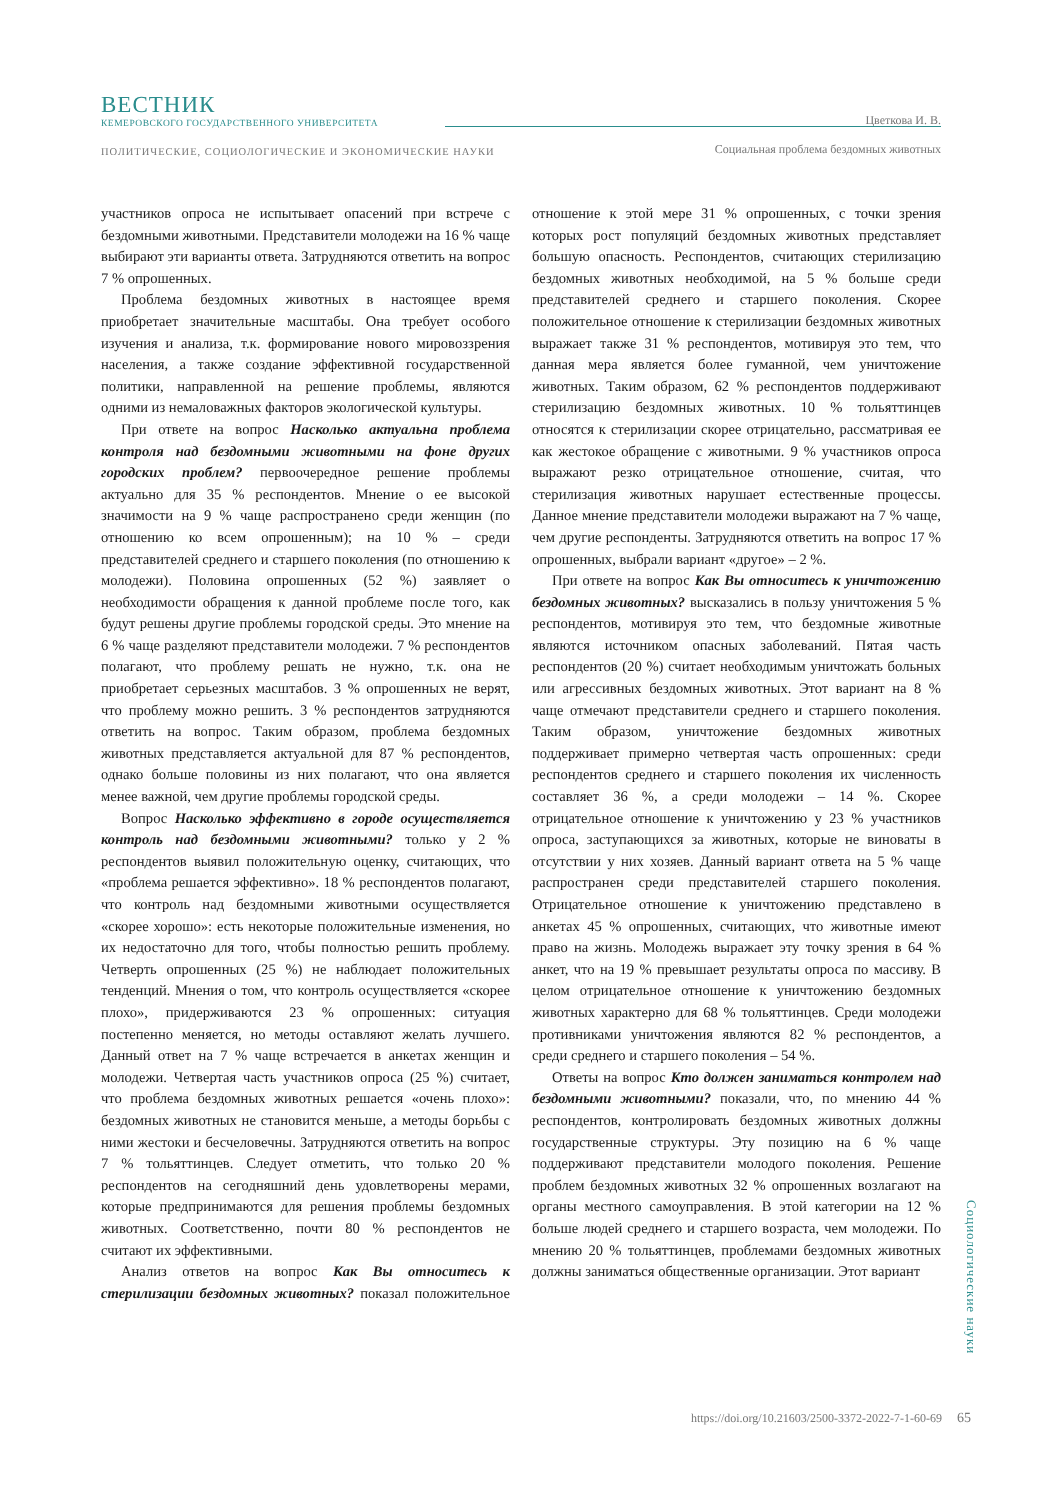ВЕСТНИК
КЕМЕРОВСКОГО ГОСУДАРСТВЕННОГО УНИВЕРСИТЕТА
Цветкова И. В.
ПОЛИТИЧЕСКИЕ, СОЦИОЛОГИЧЕСКИЕ И ЭКОНОМИЧЕСКИЕ НАУКИ
Социальная проблема бездомных животных
участников опроса не испытывает опасений при встрече с бездомными животными. Представители молодежи на 16 % чаще выбирают эти варианты ответа. Затрудняются ответить на вопрос 7 % опрошенных.
Проблема бездомных животных в настоящее время приобретает значительные масштабы. Она требует особого изучения и анализа, т.к. формирование нового мировоззрения населения, а также создание эффективной государственной политики, направленной на решение проблемы, являются одними из немаловажных факторов экологической культуры.
При ответе на вопрос Насколько актуальна проблема контроля над бездомными животными на фоне других городских проблем? первоочередное решение проблемы актуально для 35 % респондентов. Мнение о ее высокой значимости на 9 % чаще распространено среди женщин (по отношению ко всем опрошенным); на 10 % – среди представителей среднего и старшего поколения (по отношению к молодежи). Половина опрошенных (52 %) заявляет о необходимости обращения к данной проблеме после того, как будут решены другие проблемы городской среды. Это мнение на 6 % чаще разделяют представители молодежи. 7 % респондентов полагают, что проблему решать не нужно, т.к. она не приобретает серьезных масштабов. 3 % опрошенных не верят, что проблему можно решить. 3 % респондентов затрудняются ответить на вопрос. Таким образом, проблема бездомных животных представляется актуальной для 87 % респондентов, однако больше половины из них полагают, что она является менее важной, чем другие проблемы городской среды.
Вопрос Насколько эффективно в городе осуществляется контроль над бездомными животными? только у 2 % респондентов выявил положительную оценку, считающих, что «проблема решается эффективно». 18 % респондентов полагают, что контроль над бездомными животными осуществляется «скорее хорошо»: есть некоторые положительные изменения, но их недостаточно для того, чтобы полностью решить проблему. Четверть опрошенных (25 %) не наблюдает положительных тенденций. Мнения о том, что контроль осуществляется «скорее плохо», придерживаются 23 % опрошенных: ситуация постепенно меняется, но методы оставляют желать лучшего. Данный ответ на 7 % чаще встречается в анкетах женщин и молодежи. Четвертая часть участников опроса (25 %) считает, что проблема бездомных животных решается «очень плохо»: бездомных животных не становится меньше, а методы борьбы с ними жестоки и бесчеловечны. Затрудняются ответить на вопрос 7 % тольяттинцев. Следует отметить, что только 20 % респондентов на сегодняшний день удовлетворены мерами, которые предпринимаются для решения проблемы бездомных животных. Соответственно, почти 80 % респондентов не считают их эффективными.
Анализ ответов на вопрос Как Вы относитесь к стерилизации бездомных животных? показал положительное отношение к этой мере 31 % опрошенных, с точки зрения которых рост популяций бездомных животных представляет большую опасность. Респондентов, считающих стерилизацию бездомных животных необходимой, на 5 % больше среди представителей среднего и старшего поколения. Скорее положительное отношение к стерилизации бездомных животных выражает также 31 % респондентов, мотивируя это тем, что данная мера является более гуманной, чем уничтожение животных. Таким образом, 62 % респондентов поддерживают стерилизацию бездомных животных. 10 % тольяттинцев относятся к стерилизации скорее отрицательно, рассматривая ее как жестокое обращение с животными. 9 % участников опроса выражают резко отрицательное отношение, считая, что стерилизация животных нарушает естественные процессы. Данное мнение представители молодежи выражают на 7 % чаще, чем другие респонденты. Затрудняются ответить на вопрос 17 % опрошенных, выбрали вариант «другое» – 2 %.
При ответе на вопрос Как Вы относитесь к уничтожению бездомных животных? высказались в пользу уничтожения 5 % респондентов, мотивируя это тем, что бездомные животные являются источником опасных заболеваний. Пятая часть респондентов (20 %) считает необходимым уничтожать больных или агрессивных бездомных животных. Этот вариант на 8 % чаще отмечают представители среднего и старшего поколения. Таким образом, уничтожение бездомных животных поддерживает примерно четвертая часть опрошенных: среди респондентов среднего и старшего поколения их численность составляет 36 %, а среди молодежи – 14 %. Скорее отрицательное отношение к уничтожению у 23 % участников опроса, заступающихся за животных, которые не виноваты в отсутствии у них хозяев. Данный вариант ответа на 5 % чаще распространен среди представителей старшего поколения. Отрицательное отношение к уничтожению представлено в анкетах 45 % опрошенных, считающих, что животные имеют право на жизнь. Молодежь выражает эту точку зрения в 64 % анкет, что на 19 % превышает результаты опроса по массиву. В целом отрицательное отношение к уничтожению бездомных животных характерно для 68 % тольяттинцев. Среди молодежи противниками уничтожения являются 82 % респондентов, а среди среднего и старшего поколения – 54 %.
Ответы на вопрос Кто должен заниматься контролем над бездомными животными? показали, что, по мнению 44 % респондентов, контролировать бездомных животных должны государственные структуры. Эту позицию на 6 % чаще поддерживают представители молодого поколения. Решение проблем бездомных животных 32 % опрошенных возлагают на органы местного самоуправления. В этой категории на 12 % больше людей среднего и старшего возраста, чем молодежи. По мнению 20 % тольяттинцев, проблемами бездомных животных должны заниматься общественные организации. Этот вариант
Социологические науки
https://doi.org/10.21603/2500-3372-2022-7-1-60-69 65